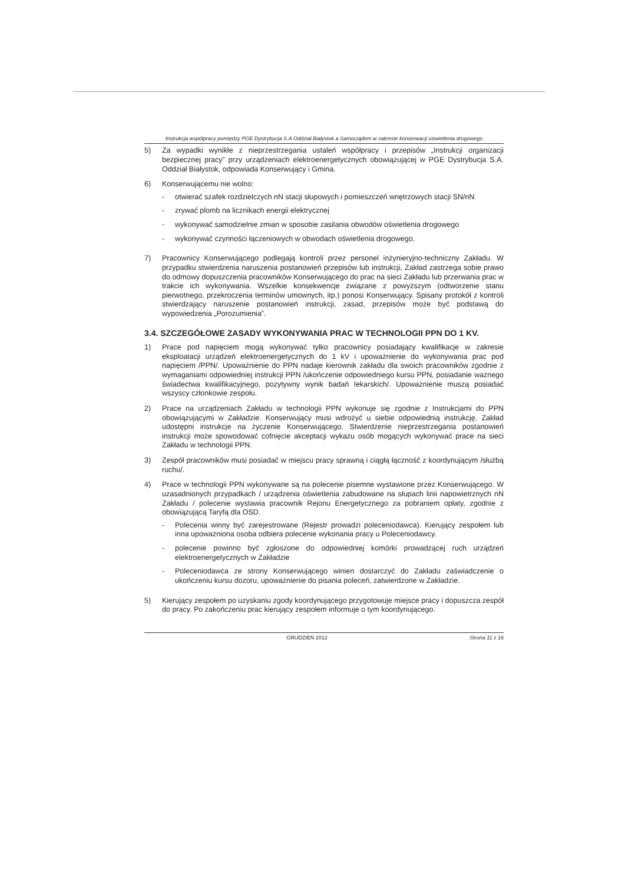Instrukcja współpracy pomiędzy PGE Dystrybucja S.A Oddział Białystok a Samorządem w zakresie konserwacji oświetlenia drogowego
5) Za wypadki wynikłe z nieprzestrzegania ustaleń współpracy i przepisów „Instrukcji organizacji bezpiecznej pracy” przy urządzeniach elektroenergetycznych obowiązującej w PGE Dystrybucja S.A. Oddział Białystok, odpowiada Konserwujący i Gmina.
6) Konserwującemu nie wolno:
- otwierać szafek rozdzielczych nN stacji słupowych i pomieszczeń wnętrzowych stacji SN/nN
- zrywać plomb na licznikach energii elektrycznej
- wykonywać samodzielnie zmian w sposobie zasilania obwodów oświetlenia drogowego
- wykonywać czynności łączeniowych w obwodach oświetlenia drogowego.
7) Pracownicy Konserwującego podlegają kontroli przez personel inżynieryjno-techniczny Zakładu. W przypadku stwierdzenia naruszenia postanowień przepisów lub instrukcji, Zakład zastrzega sobie prawo do odmowy dopuszczenia pracowników Konserwującego do prac na sieci Zakładu lub przerwania prac w trakcie ich wykonywania. Wszelkie konsekwencje związane z powyższym (odtworzenie stanu pierwotnego, przekroczenia terminów umownych, itp.) ponosi Konserwujący. Spisany protokół z kontroli stwierdzający naruszenie postanowień instrukcji, zasad, przepisów może być podstawą do wypowiedzenia „Porozumienia”.
3.4. SZCZEGÓŁOWE ZASADY WYKONYWANIA PRAC W TECHNOLOGII PPN DO 1 KV.
1) Prace pod napięciem mogą wykonywać tylko pracownicy posiadający kwalifikacje w zakresie eksploatacji urządzeń elektroenergetycznych do 1 kV i upoważnienie do wykonywania prac pod napięciem /PPN/. Upoważnienie do PPN nadaje kierownik zakładu dla swoich pracowników zgodnie z wymaganiami odpowiedniej instrukcji PPN /ukończenie odpowiedniego kursu PPN, posiadanie ważnego świadectwa kwalifikacyjnego, pozytywny wynik badań lekarskich/. Upoważnienie muszą posiadać wszyscy członkowie zespołu.
2) Prace na urządzeniach Zakładu w technologii PPN wykonuje się zgodnie z Instrukcjami do PPN obowiązującymi w Zakładzie. Konserwujący musi wdrożyć u siebie odpowiednią instrukcję. Zakład udostępni instrukcje na życzenie Konserwującego. Stwierdzenie nieprzestrzegania postanowień instrukcji może spowodować cofnięcie akceptacji wykazu osób mogących wykonywać prace na sieci Zakładu w technologii PPN.
3) Zespół pracowników musi posiadać w miejscu pracy sprawną i ciągłą łączność z koordynującym /służbą ruchu/.
4) Prace w technologii PPN wykonywane są na polecenie pisemne wystawione przez Konserwującego. W uzasadnionych przypadkach / urządzenia oświetlenia zabudowane na słupach linii napowietrznych nN Zakładu / polecenie wystawia pracownik Rejonu Energetycznego za pobraniem opłaty, zgodnie z obowiązującą Taryfą dla OSD.
- Polecenia winny być zarejestrowane (Rejestr prowadzi poleceniodawca). Kierujący zespołem lub inna upoważniona osoba odbiera polecenie wykonania pracy u Poleceniodawcy.
- polecenie powinno być zgłoszone do odpowiedniej komórki prowadzącej ruch urządzeń elektroenergetycznych w Zakładzie
- Poleceniodawca ze strony Konserwującego winien dostarczyć do Zakładu zaświadczenie o ukończeniu kursu dozoru, upoważnienie do pisania poleceń, zatwierdzone w Zakładzie.
5) Kierujący zespołem po uzyskaniu zgody koordynującego przygotowuje miejsce pracy i dopuszcza zespół do pracy. Po zakończeniu prac kierujący zespołem informuje o tym koordynującego.
GRUDZIEŃ 2012 Strona 11 z 16